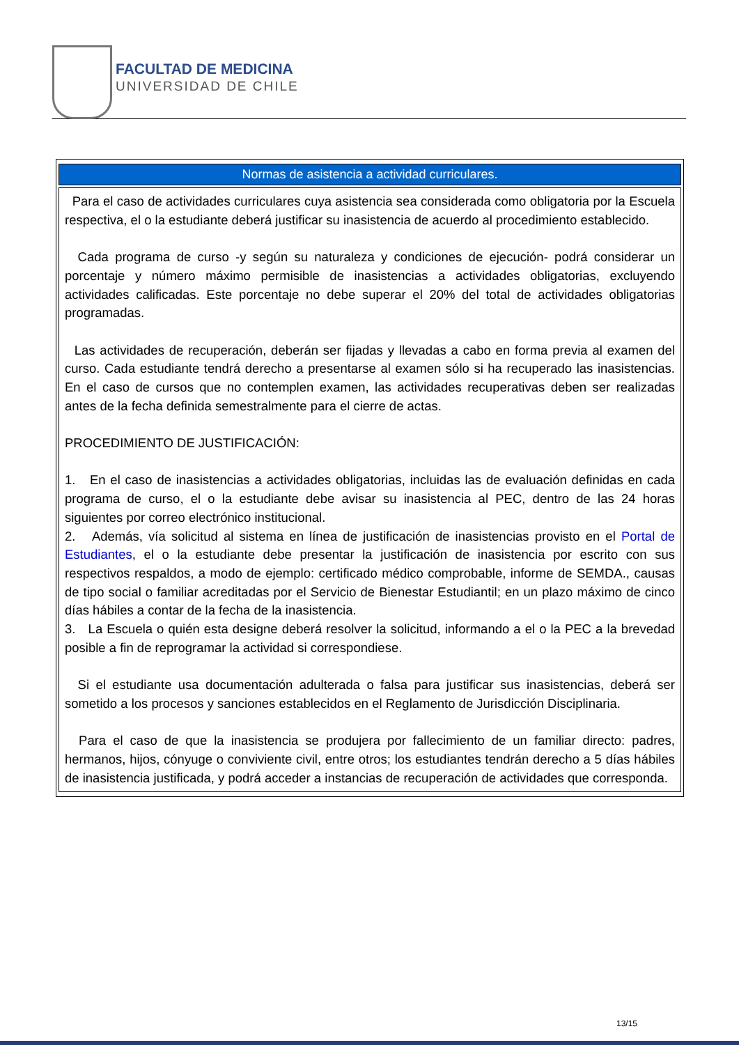FACULTAD DE MEDICINA
UNIVERSIDAD DE CHILE
| Normas de asistencia a actividad curriculares. |
| --- |
| Para el caso de actividades curriculares cuya asistencia sea considerada como obligatoria por la Escuela respectiva, el o la estudiante deberá justificar su inasistencia de acuerdo al procedimiento establecido. Cada programa de curso -y según su naturaleza y condiciones de ejecución- podrá considerar un porcentaje y número máximo permisible de inasistencias a actividades obligatorias, excluyendo actividades calificadas. Este porcentaje no debe superar el 20% del total de actividades obligatorias programadas. Las actividades de recuperación, deberán ser fijadas y llevadas a cabo en forma previa al examen del curso. Cada estudiante tendrá derecho a presentarse al examen sólo si ha recuperado las inasistencias. En el caso de cursos que no contemplen examen, las actividades recuperativas deben ser realizadas antes de la fecha definida semestralmente para el cierre de actas. PROCEDIMIENTO DE JUSTIFICACIÓN: 1. En el caso de inasistencias a actividades obligatorias, incluidas las de evaluación definidas en cada programa de curso, el o la estudiante debe avisar su inasistencia al PEC, dentro de las 24 horas siguientes por correo electrónico institucional. 2. Además, vía solicitud al sistema en línea de justificación de inasistencias provisto en el Portal de Estudiantes , el o la estudiante debe presentar la justificación de inasistencia por escrito con sus respectivos respaldos, a modo de ejemplo: certificado médico comprobable, informe de SEMDA., causas de tipo social o familiar acreditadas por el Servicio de Bienestar Estudiantil; en un plazo máximo de cinco días hábiles a contar de la fecha de la inasistencia. 3. La Escuela o quién esta designe deberá resolver la solicitud, informando a el o la PEC a la brevedad posible a fin de reprogramar la actividad si correspondiese. Si el estudiante usa documentación adulterada o falsa para justificar sus inasistencias, deberá ser sometido a los procesos y sanciones establecidos en el Reglamento de Jurisdicción Disciplinaria. Para el caso de que la inasistencia se produjera por fallecimiento de un familiar directo: padres, hermanos, hijos, cónyuge o conviviente civil, entre otros; los estudiantes tendrán derecho a 5 días hábiles de inasistencia justificada, y podrá acceder a instancias de recuperación de actividades que corresponda. |
13/15